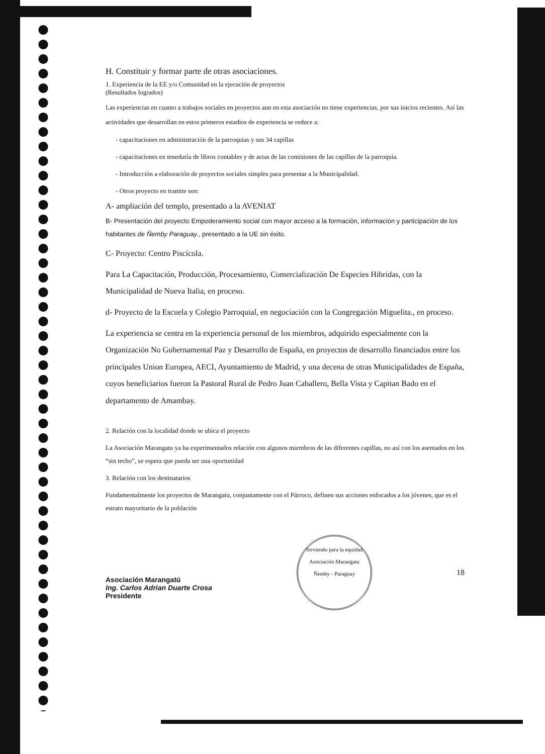H. Constituir y formar parte de otras asociaciones.
1. Experiencia de la EE y/o Comunidad en la ejecución de proyectos
(Resultados logrados)
Las experiencias en cuanto a trabajos sociales en proyectos aun en esta asociación no tiene experiencias, por sus inicios recientes. Así las actividades que desarrollan en estos primeros estadios de experiencia se reduce a:
- capacitaciones en administración de la parroquias y sus 34 capillas
- capacitaciones en teneduría de libros contables y de actas de las comisiones de las capillas de la parroquia.
- Introducción a elaboración de proyectos sociales simples para presentar a la Municipalidad.
- Otros proyecto en tramite son:
A- ampliación del templo, presentado a la AVENIAT
B- Presentación del proyecto Empoderamiento social con mayor acceso a la formación, información y participación de los habitantes de Ñemby Paraguay., presentado a la UE sin éxito.
C- Proyecto: Centro Piscícola.
Para La Capacitación, Producción, Procesamiento, Comercialización De Especies Hibridas, con la Municipalidad de Nueva Italia, en proceso.
d- Proyecto de la Escuela y Colegio Parroquial, en negociación con la Congregación Miguelita., en proceso.
La experiencia se centra en la experiencia personal de los miembros, adquirido especialmente con la Organización No Gubernamental Paz y Desarrollo de España, en proyectos de desarrollo financiados entre los principales Union Europea, AECI, Ayuntamiento de Madrid, y una decena de otras Municipalidades de España, cuyos beneficiarios fueron la Pastoral Rural de Pedro Juan Caballero, Bella Vista y Capitan Bado en el departamento de Amambay.
2. Relación con la localidad donde se ubica el proyecto
La Asociación Marangatu ya ha experimentados relación con algunos miembros de las diferentes capillas, no así con los asentados en los “sin techo”, se espera que pueda ser una oportunidad
3. Relación con los destinatarios
Fundamentalmente los proyectos de Marangatu, conjuntamente con el Párroco, definen sus acciones enfocados a los jóvenes, que es el estrato mayoritario de la población
Asociación Marangatú
Ing. Carlos Adrian Duarte Crosa
Presidente
Sirviendo para la equidad
Asociación Marangatu
Ñemby - Paraguay
18